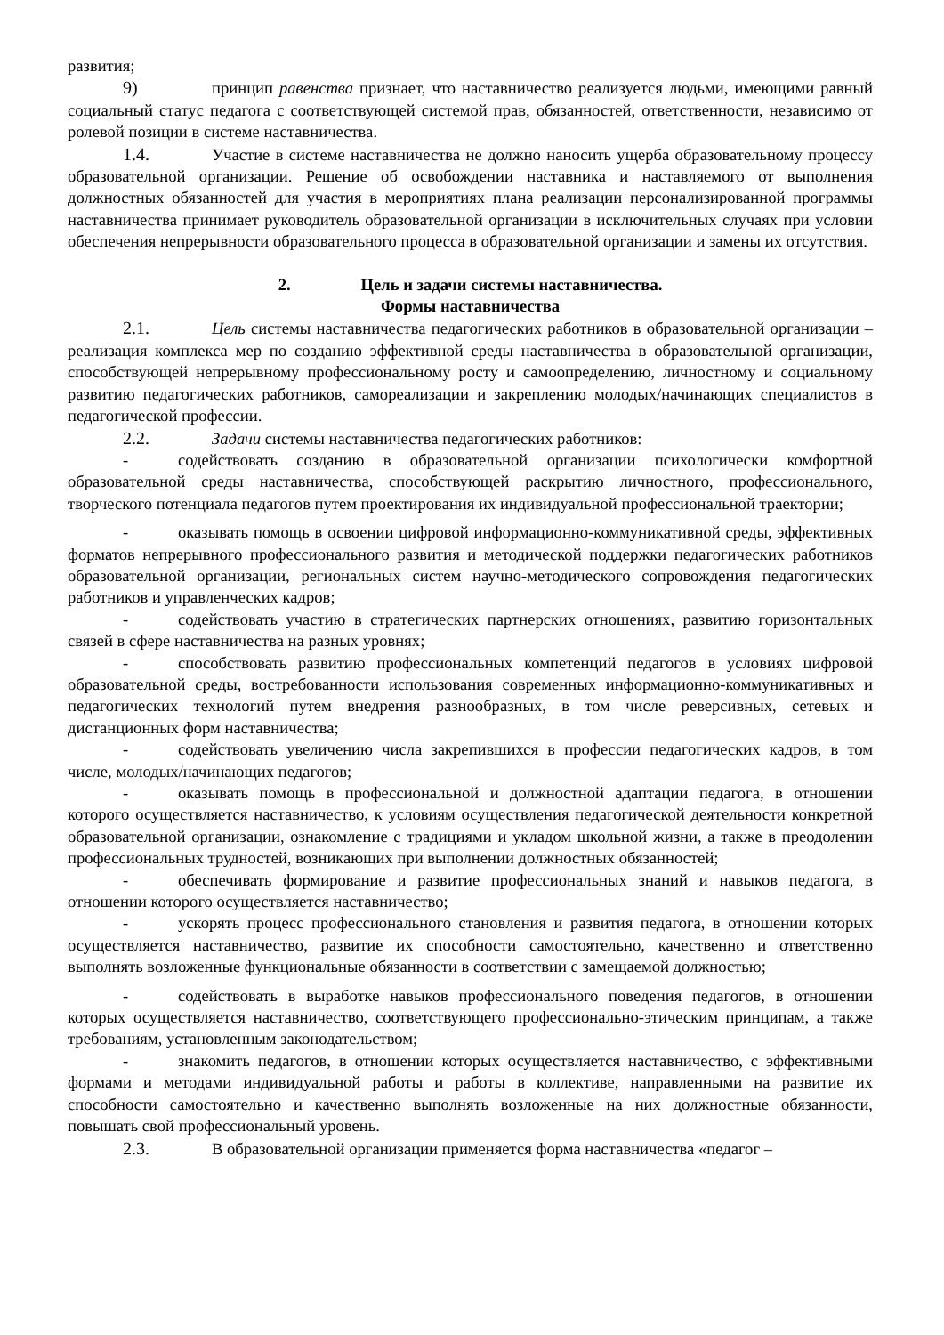развития;
9) принцип равенства признает, что наставничество реализуется людьми, имеющими равный социальный статус педагога с соответствующей системой прав, обязанностей, ответственности, независимо от ролевой позиции в системе наставничества.
1.4. Участие в системе наставничества не должно наносить ущерба образовательному процессу образовательной организации. Решение об освобождении наставника и наставляемого от выполнения должностных обязанностей для участия в мероприятиях плана реализации персонализированной программы наставничества принимает руководитель образовательной организации в исключительных случаях при условии обеспечения непрерывности образовательного процесса в образовательной организации и замены их отсутствия.
2. Цель и задачи системы наставничества.
Формы наставничества
2.1. Цель системы наставничества педагогических работников в образовательной организации – реализация комплекса мер по созданию эффективной среды наставничества в образовательной организации, способствующей непрерывному профессиональному росту и самоопределению, личностному и социальному развитию педагогических работников, самореализации и закреплению молодых/начинающих специалистов в педагогической профессии.
2.2. Задачи системы наставничества педагогических работников:
- содействовать созданию в образовательной организации психологически комфортной образовательной среды наставничества, способствующей раскрытию личностного, профессионального, творческого потенциала педагогов путем проектирования их индивидуальной профессиональной траектории;
- оказывать помощь в освоении цифровой информационно-коммуникативной среды, эффективных форматов непрерывного профессионального развития и методической поддержки педагогических работников образовательной организации, региональных систем научно-методического сопровождения педагогических работников и управленческих кадров;
- содействовать участию в стратегических партнерских отношениях, развитию горизонтальных связей в сфере наставничества на разных уровнях;
- способствовать развитию профессиональных компетенций педагогов в условиях цифровой образовательной среды, востребованности использования современных информационно-коммуникативных и педагогических технологий путем внедрения разнообразных, в том числе реверсивных, сетевых и дистанционных форм наставничества;
- содействовать увеличению числа закрепившихся в профессии педагогических кадров, в том числе, молодых/начинающих педагогов;
- оказывать помощь в профессиональной и должностной адаптации педагога, в отношении которого осуществляется наставничество, к условиям осуществления педагогической деятельности конкретной образовательной организации, ознакомление с традициями и укладом школьной жизни, а также в преодолении профессиональных трудностей, возникающих при выполнении должностных обязанностей;
- обеспечивать формирование и развитие профессиональных знаний и навыков педагога, в отношении которого осуществляется наставничество;
- ускорять процесс профессионального становления и развития педагога, в отношении которых осуществляется наставничество, развитие их способности самостоятельно, качественно и ответственно выполнять возложенные функциональные обязанности в соответствии с замещаемой должностью;
- содействовать в выработке навыков профессионального поведения педагогов, в отношении которых осуществляется наставничество, соответствующего профессионально-этическим принципам, а также требованиям, установленным законодательством;
- знакомить педагогов, в отношении которых осуществляется наставничество, с эффективными формами и методами индивидуальной работы и работы в коллективе, направленными на развитие их способности самостоятельно и качественно выполнять возложенные на них должностные обязанности, повышать свой профессиональный уровень.
2.3. В образовательной организации применяется форма наставничества «педагог –